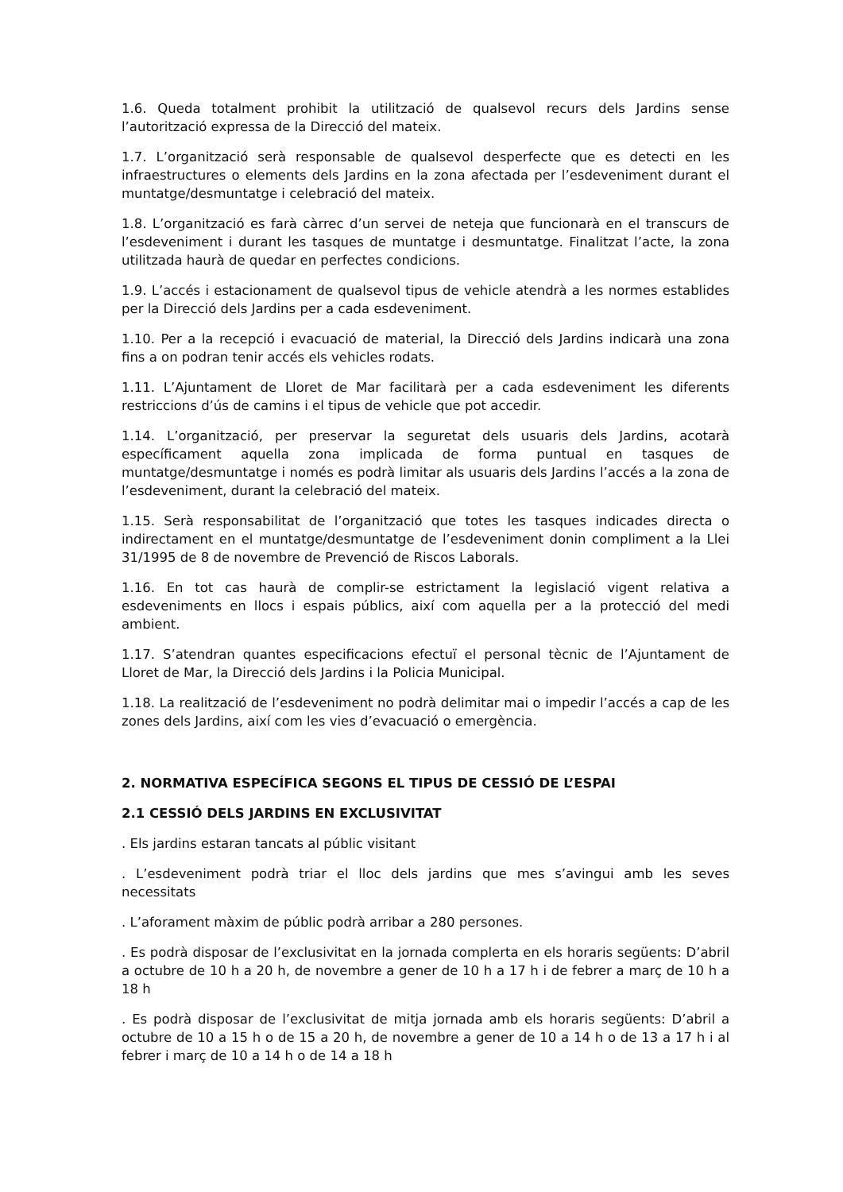1.6. Queda totalment prohibit la utilització de qualsevol recurs dels Jardins sense l’autorització expressa de la Direcció del mateix.
1.7. L’organització serà responsable de qualsevol desperfecte que es detecti en les infraestructures o elements dels Jardins en la zona afectada per l’esdeveniment durant el muntatge/desmuntatge i celebració del mateix.
1.8. L’organització es farà càrrec d’un servei de neteja que funcionarà en el transcurs de l’esdeveniment i durant les tasques de muntatge i desmuntatge. Finalitzat l’acte, la zona utilitzada haurà de quedar en perfectes condicions.
1.9. L’accés i estacionament de qualsevol tipus de vehicle atendrà a les normes establides per la Direcció dels Jardins per a cada esdeveniment.
1.10. Per a la recepció i evacuació de material, la Direcció dels Jardins indicarà una zona fins a on podran tenir accés els vehicles rodats.
1.11. L’Ajuntament de Lloret de Mar facilitarà per a cada esdeveniment les diferents restriccions d’ús de camins i el tipus de vehicle que pot accedir.
1.14. L’organització, per preservar la seguretat dels usuaris dels Jardins, acotarà específicament aquella zona implicada de forma puntual en tasques de muntatge/desmuntatge i només es podrà limitar als usuaris dels Jardins l’accés a la zona de l’esdeveniment, durant la celebració del mateix.
1.15. Serà responsabilitat de l’organització que totes les tasques indicades directa o indirectament en el muntatge/desmuntatge de l’esdeveniment donin compliment a la Llei 31/1995 de 8 de novembre de Prevenció de Riscos Laborals.
1.16. En tot cas haurà de complir-se estrictament la legislació vigent relativa a esdeveniments en llocs i espais públics, així com aquella per a la protecció del medi ambient.
1.17. S’atendran quantes especificacions efectuï el personal tècnic de l’Ajuntament de Lloret de Mar, la Direcció dels Jardins i la Policia Municipal.
1.18. La realització de l’esdeveniment no podrà delimitar mai o impedir l’accés a cap de les zones dels Jardins, així com les vies d’evacuació o emergència.
2. NORMATIVA ESPECÍFICA SEGONS EL TIPUS DE CESSIÓ DE L’ESPAI
2.1 CESSIÓ DELS JARDINS EN EXCLUSIVITAT
. Els jardins estaran tancats al públic visitant
. L’esdeveniment podrà triar el lloc dels jardins que mes s’avingui amb les seves necessitats
. L’aforament màxim de públic podrà arribar a 280 persones.
. Es podrà disposar de l’exclusivitat en la jornada complerta en els horaris següents: D’abril a octubre de 10 h a 20 h, de novembre a gener de 10 h a 17 h i de febrer a març de 10 h a 18 h
. Es podrà disposar de l’exclusivitat de mitja jornada amb els horaris següents: D’abril a octubre de 10 a 15 h o de 15 a 20 h, de novembre a gener de 10 a 14 h o de 13 a 17 h i al febrer i març de 10 a 14 h o de 14 a 18 h